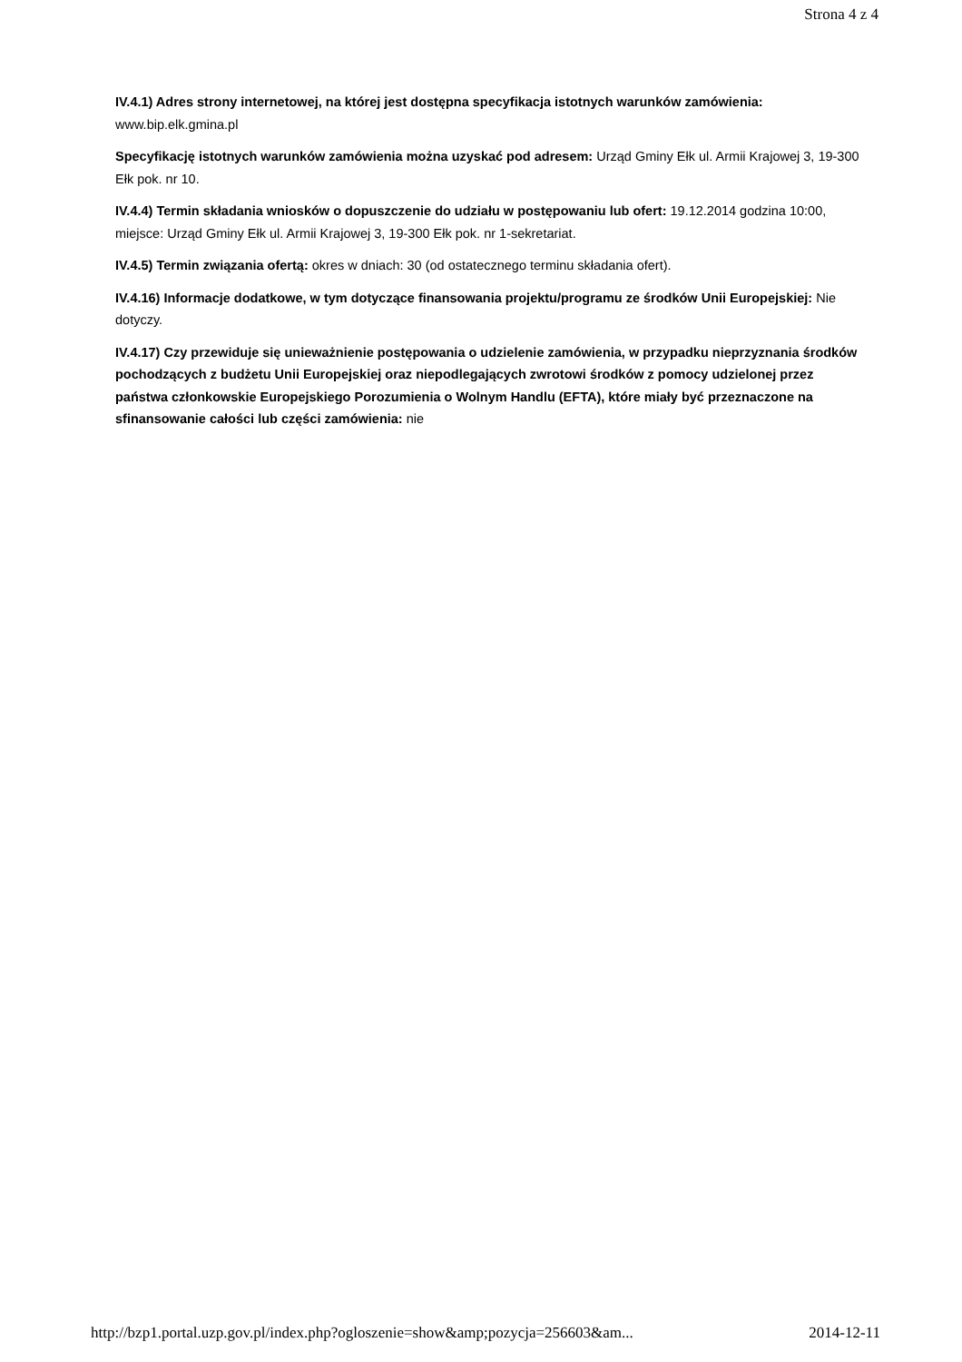Strona 4 z 4
IV.4.1) Adres strony internetowej, na której jest dostępna specyfikacja istotnych warunków zamówienia: www.bip.elk.gmina.pl
Specyfikację istotnych warunków zamówienia można uzyskać pod adresem: Urząd Gminy Ełk ul. Armii Krajowej 3, 19-300 Ełk pok. nr 10.
IV.4.4) Termin składania wniosków o dopuszczenie do udziału w postępowaniu lub ofert: 19.12.2014 godzina 10:00, miejsce: Urząd Gminy Ełk ul. Armii Krajowej 3, 19-300 Ełk pok. nr 1-sekretariat.
IV.4.5) Termin związania ofertą: okres w dniach: 30 (od ostatecznego terminu składania ofert).
IV.4.16) Informacje dodatkowe, w tym dotyczące finansowania projektu/programu ze środków Unii Europejskiej: Nie dotyczy.
IV.4.17) Czy przewiduje się unieważnienie postępowania o udzielenie zamówienia, w przypadku nieprzyznania środków pochodzących z budżetu Unii Europejskiej oraz niepodlegających zwrotowi środków z pomocy udzielonej przez państwa członkowskie Europejskiego Porozumienia o Wolnym Handlu (EFTA), które miały być przeznaczone na sfinansowanie całości lub części zamówienia: nie
http://bzp1.portal.uzp.gov.pl/index.php?ogloszenie=show&amp;pozycja=256603&am... 2014-12-11